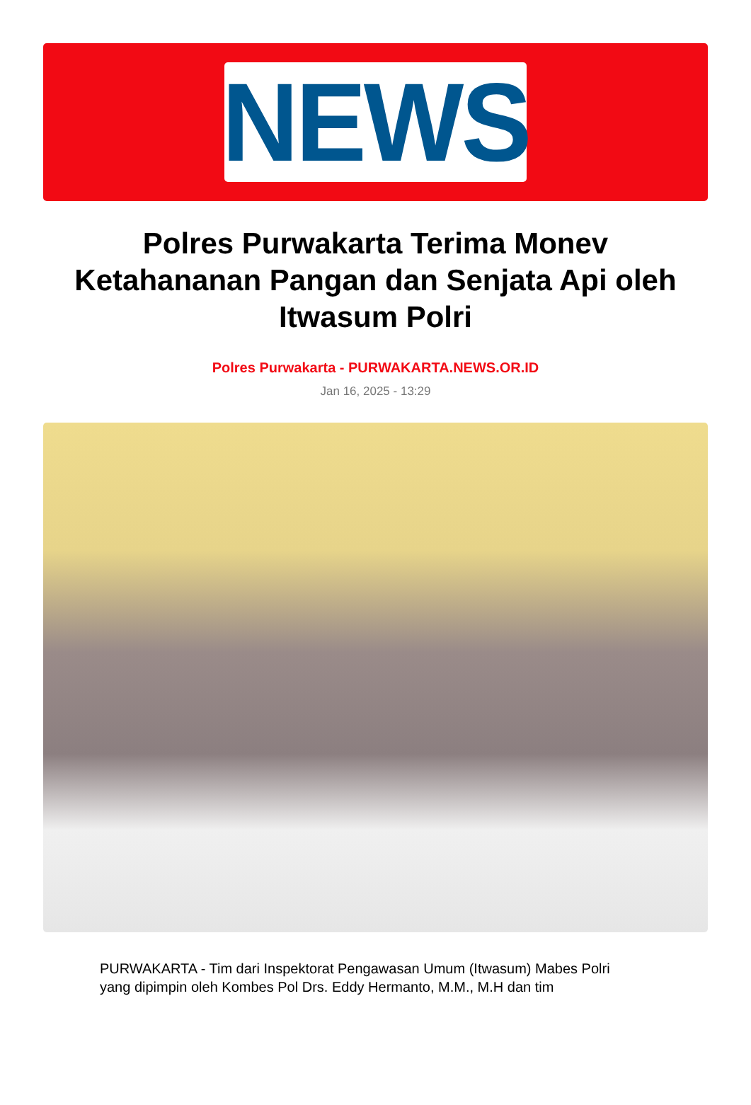NEWS
Polres Purwakarta Terima Monev Ketahananan Pangan dan Senjata Api oleh Itwasum Polri
Polres Purwakarta - PURWAKARTA.NEWS.OR.ID
Jan 16, 2025 - 13:29
PURWAKARTA - Tim dari Inspektorat Pengawasan Umum (Itwasum) Mabes Polri yang dipimpin oleh Kombes Pol Drs. Eddy Hermanto, M.M., M.H dan tim